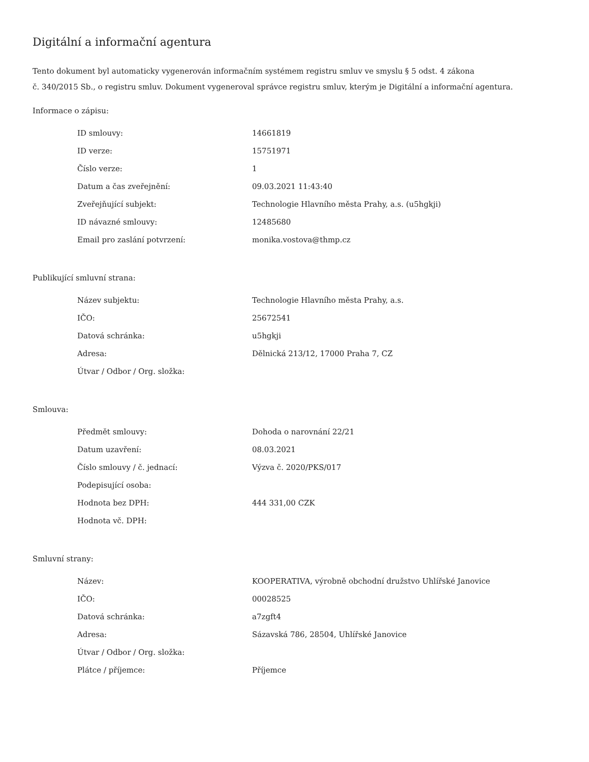Digitální a informační agentura
Tento dokument byl automaticky vygenerován informačním systémem registru smluv ve smyslu § 5 odst. 4 zákona
č. 340/2015 Sb., o registru smluv. Dokument vygeneroval správce registru smluv, kterým je Digitální a informační agentura.
Informace o zápisu:
| ID smlouvy: | 14661819 |
| ID verze: | 15751971 |
| Číslo verze: | 1 |
| Datum a čas zveřejnění: | 09.03.2021 11:43:40 |
| Zveřejňující subjekt: | Technologie Hlavního města Prahy, a.s. (u5hgkji) |
| ID návazné smlouvy: | 12485680 |
| Email pro zaslání potvrzení: | monika.vostova@thmp.cz |
Publikující smluvní strana:
| Název subjektu: | Technologie Hlavního města Prahy, a.s. |
| IČO: | 25672541 |
| Datová schránka: | u5hgkji |
| Adresa: | Dělnická 213/12, 17000 Praha 7, CZ |
| Útvar / Odbor / Org. složka: | |
Smlouva:
| Předmět smlouvy: | Dohoda o narovnání 22/21 |
| Datum uzavření: | 08.03.2021 |
| Číslo smlouvy / č. jednací: | Výzva č. 2020/PKS/017 |
| Podepisující osoba: | |
| Hodnota bez DPH: | 444 331,00 CZK |
| Hodnota vč. DPH: | |
Smluvní strany:
| Název: | KOOPERATIVA, výrobně obchodní družstvo Uhlířské Janovice |
| IČO: | 00028525 |
| Datová schránka: | a7zgft4 |
| Adresa: | Sázavská 786, 28504, Uhlířské Janovice |
| Útvar / Odbor / Org. složka: | |
| Plátce / příjemce: | Příjemce |